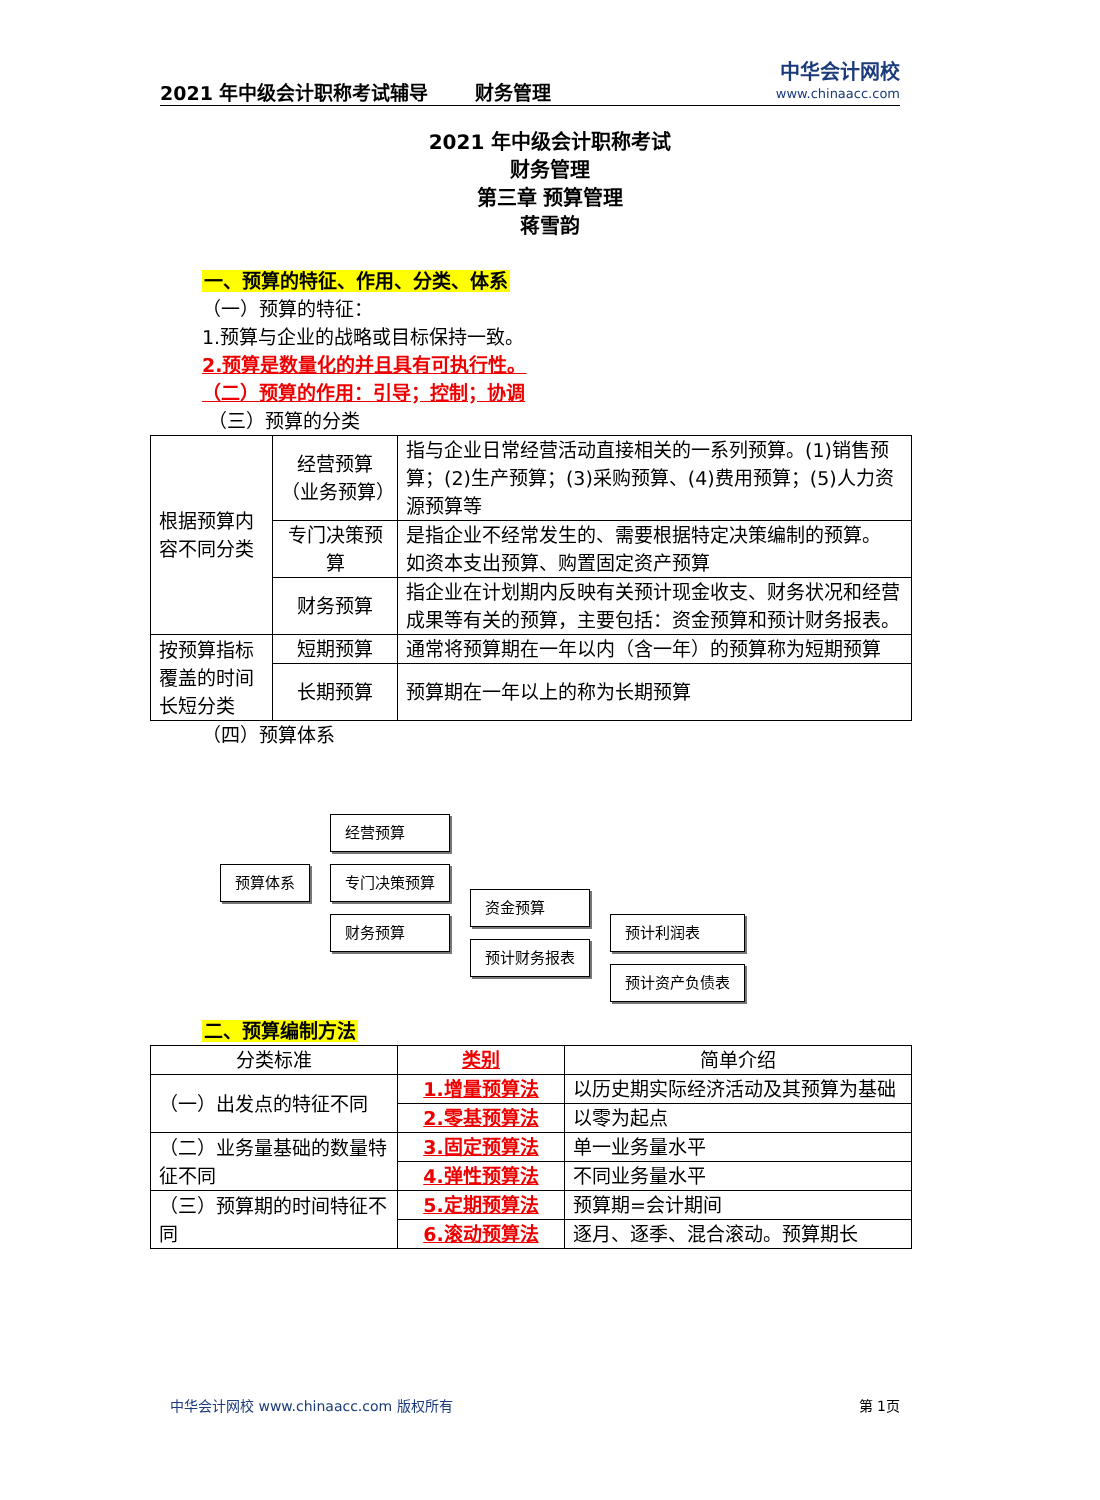2021 年中级会计职称考试辅导 财务管理
中华会计网校
www.chinaacc.com
2021 年中级会计职称考试
财务管理
第三章 预算管理
蒋雪韵
一、预算的特征、作用、分类、体系
（一）预算的特征：
1.预算与企业的战略或目标保持一致。
2.预算是数量化的并且具有可执行性。
（二）预算的作用：引导；控制；协调
（三）预算的分类
| 根据预算内容不同分类 | 经营预算（业务预算） | 指与企业日常经营活动直接相关的一系列预算。(1)销售预算；(2)生产预算；(3)采购预算、(4)费用预算；(5)人力资源预算等 |
| | 专门决策预算 | 是指企业不经常发生的、需要根据特定决策编制的预算。 如资本支出预算、购置固定资产预算 |
| | 财务预算 | 指企业在计划期内反映有关预计现金收支、财务状况和经营成果等有关的预算，主要包括：资金预算和预计财务报表。 |
| 按预算指标覆盖的时间长短分类 | 短期预算 | 通常将预算期在一年以内（含一年）的预算称为短期预算 |
| | 长期预算 | 预算期在一年以上的称为长期预算 |
（四）预算体系
预算体系 经营预算
专门决策预算
财务预算
资金预算
预计财务报表
预计利润表
预计资产负债表
二、预算编制方法
| 分类标准 | 类别 | 简单介绍 |
| （一）出发点的特征不同 | 1.增量预算法 | 以历史期实际经济活动及其预算为基础 |
| | 2.零基预算法 | 以零为起点 |
| （二）业务量基础的数量特征不同 | 3.固定预算法 | 单一业务量水平 |
| | 4.弹性预算法 | 不同业务量水平 |
| （三）预算期的时间特征不同 | 5.定期预算法 | 预算期=会计期间 |
| | 6.滚动预算法 | 逐月、逐季、混合滚动。预算期长 |
中华会计网校 www.chinaacc.com 版权所有 第 1页